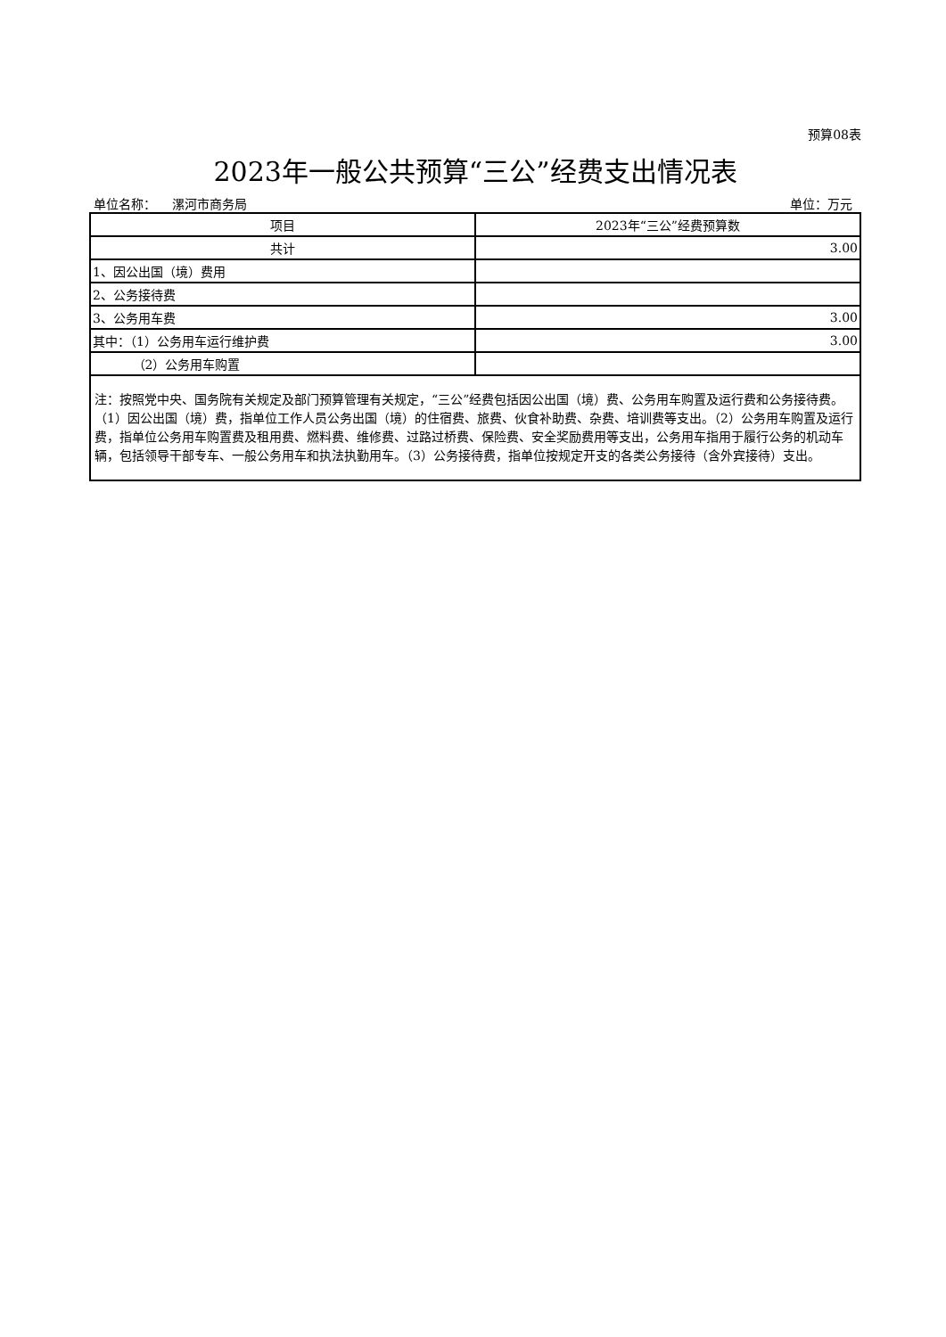预算08表
2023年一般公共预算“三公”经费支出情况表
单位名称： 漯河市商务局 单位：万元
| 项目 | 2023年“三公”经费预算数 |
| --- | --- |
| 共计 | 3.00 |
| 1、因公出国（境）费用 | |
| 2、公务接待费 | |
| 3、公务用车费 | 3.00 |
| 其中：（1）公务用车运行维护费 | 3.00 |
| （2）公务用车购置 | |
| 注：按照党中央、国务院有关规定及部门预算管理有关规定，“三公”经费包括因公出国（境）费、公务用车购置及运行费和公务接待费。（1）因公出国（境）费，指单位工作人员公务出国（境）的住宿费、旅费、伙食补助费、杂费、培训费等支出。（2）公务用车购置及运行费，指单位公务用车购置费及租用费、燃料费、维修费、过路过桥费、保险费、安全奖励费用等支出，公务用车指用于履行公务的机动车辆，包括领导干部专车、一般公务用车和执法执勤用车。（3）公务接待费，指单位按规定开支的各类公务接待（含外宾接待）支出。 | |